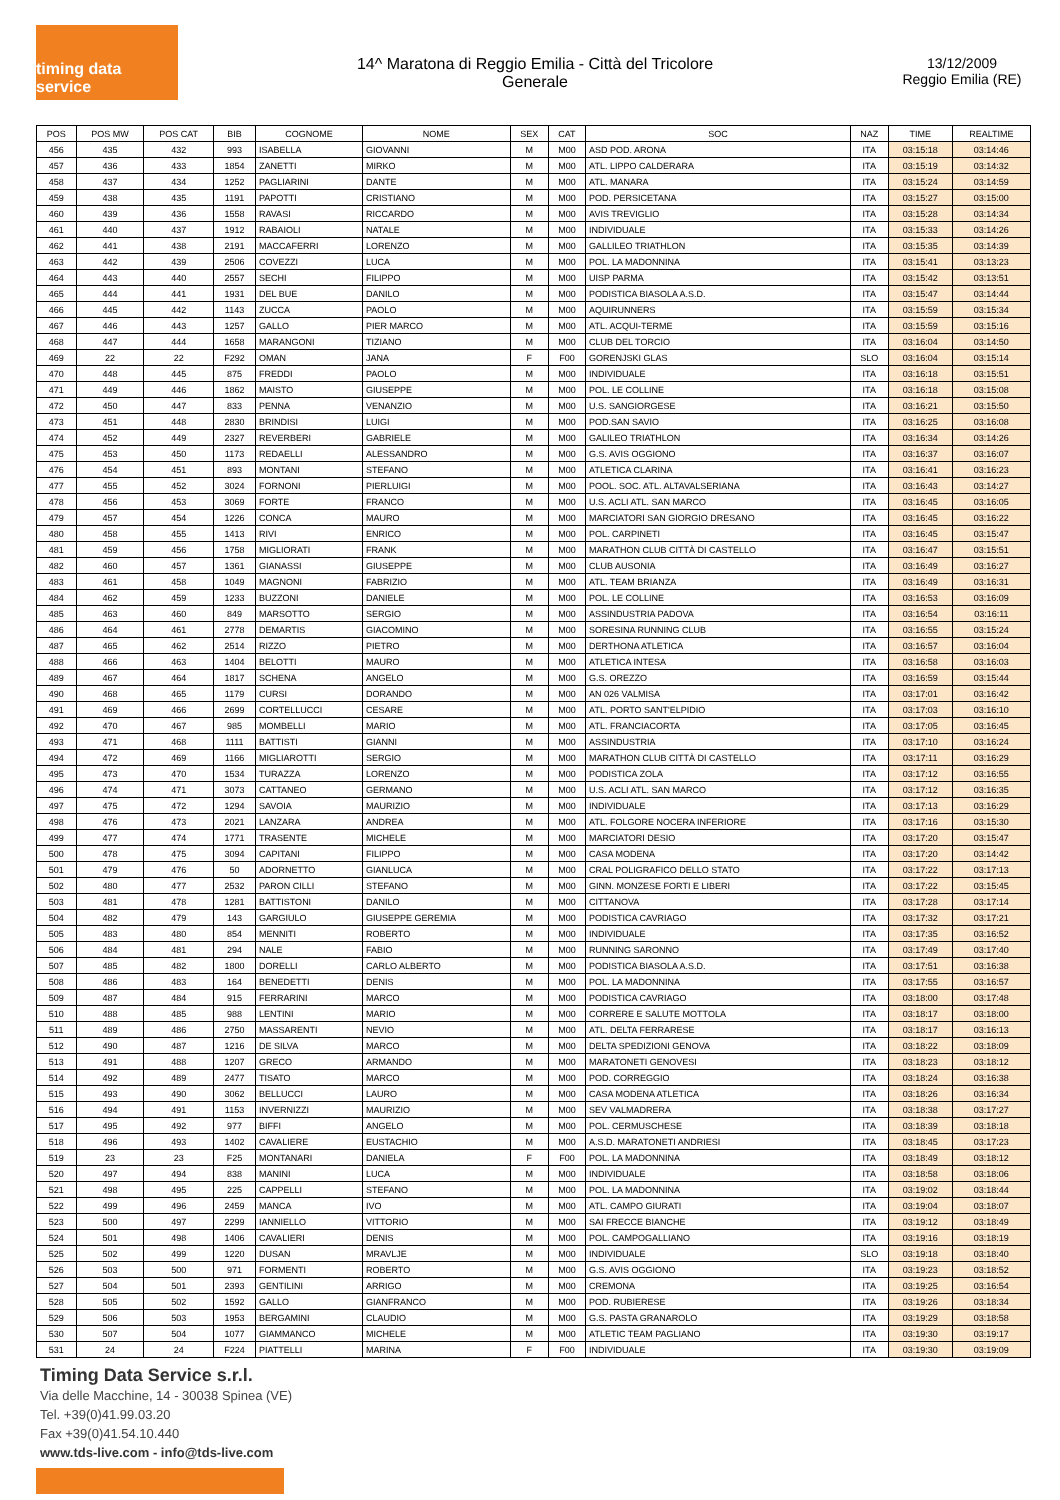timing data service
14^ Maratona di Reggio Emilia - Città del Tricolore
Generale
13/12/2009
Reggio Emilia (RE)
| POS | POS MW | POS CAT | BIB | COGNOME | NOME | SEX | CAT | SOC | NAZ | TIME | REALTIME |
| --- | --- | --- | --- | --- | --- | --- | --- | --- | --- | --- | --- |
| 456 | 435 | 432 | 993 | ISABELLA | GIOVANNI | M | M00 | ASD POD. ARONA | ITA | 03:15:18 | 03:14:46 |
| 457 | 436 | 433 | 1854 | ZANETTI | MIRKO | M | M00 | ATL. LIPPO CALDERARA | ITA | 03:15:19 | 03:14:32 |
| 458 | 437 | 434 | 1252 | PAGLIARINI | DANTE | M | M00 | ATL. MANARA | ITA | 03:15:24 | 03:14:59 |
| 459 | 438 | 435 | 1191 | PAPOTTI | CRISTIANO | M | M00 | POD. PERSICETANA | ITA | 03:15:27 | 03:15:00 |
| 460 | 439 | 436 | 1558 | RAVASI | RICCARDO | M | M00 | AVIS TREVIGLIO | ITA | 03:15:28 | 03:14:34 |
| 461 | 440 | 437 | 1912 | RABAIOLI | NATALE | M | M00 | INDIVIDUALE | ITA | 03:15:33 | 03:14:26 |
| 462 | 441 | 438 | 2191 | MACCAFERRI | LORENZO | M | M00 | GALLILEO TRIATHLON | ITA | 03:15:35 | 03:14:39 |
| 463 | 442 | 439 | 2506 | COVEZZI | LUCA | M | M00 | POL. LA MADONNINA | ITA | 03:15:41 | 03:13:23 |
| 464 | 443 | 440 | 2557 | SECHI | FILIPPO | M | M00 | UISP PARMA | ITA | 03:15:42 | 03:13:51 |
| 465 | 444 | 441 | 1931 | DEL BUE | DANILO | M | M00 | PODISTICA BIASOLA A.S.D. | ITA | 03:15:47 | 03:14:44 |
| 466 | 445 | 442 | 1143 | ZUCCA | PAOLO | M | M00 | AQUIRUNNERS | ITA | 03:15:59 | 03:15:34 |
| 467 | 446 | 443 | 1257 | GALLO | PIER MARCO | M | M00 | ATL. ACQUI-TERME | ITA | 03:15:59 | 03:15:16 |
| 468 | 447 | 444 | 1658 | MARANGONI | TIZIANO | M | M00 | CLUB DEL TORCIO | ITA | 03:16:04 | 03:14:50 |
| 469 | 22 | 22 | F292 | OMAN | JANA | F | F00 | GORENJSKI GLAS | SLO | 03:16:04 | 03:15:14 |
| 470 | 448 | 445 | 875 | FREDDI | PAOLO | M | M00 | INDIVIDUALE | ITA | 03:16:18 | 03:15:51 |
| 471 | 449 | 446 | 1862 | MAISTO | GIUSEPPE | M | M00 | POL. LE COLLINE | ITA | 03:16:18 | 03:15:08 |
| 472 | 450 | 447 | 833 | PENNA | VENANZIO | M | M00 | U.S. SANGIORGESE | ITA | 03:16:21 | 03:15:50 |
| 473 | 451 | 448 | 2830 | BRINDISI | LUIGI | M | M00 | POD.SAN SAVIO | ITA | 03:16:25 | 03:16:08 |
| 474 | 452 | 449 | 2327 | REVERBERI | GABRIELE | M | M00 | GALILEO TRIATHLON | ITA | 03:16:34 | 03:14:26 |
| 475 | 453 | 450 | 1173 | REDAELLI | ALESSANDRO | M | M00 | G.S. AVIS OGGIONO | ITA | 03:16:37 | 03:16:07 |
| 476 | 454 | 451 | 893 | MONTANI | STEFANO | M | M00 | ATLETICA CLARINA | ITA | 03:16:41 | 03:16:23 |
| 477 | 455 | 452 | 3024 | FORNONI | PIERLUIGI | M | M00 | POOL. SOC. ATL. ALTAVALSERIANA | ITA | 03:16:43 | 03:14:27 |
| 478 | 456 | 453 | 3069 | FORTE | FRANCO | M | M00 | U.S. ACLI ATL. SAN MARCO | ITA | 03:16:45 | 03:16:05 |
| 479 | 457 | 454 | 1226 | CONCA | MAURO | M | M00 | MARCIATORI SAN GIORGIO DRESANO | ITA | 03:16:45 | 03:16:22 |
| 480 | 458 | 455 | 1413 | RIVI | ENRICO | M | M00 | POL. CARPINETI | ITA | 03:16:45 | 03:15:47 |
| 481 | 459 | 456 | 1758 | MIGLIORATI | FRANK | M | M00 | MARATHON CLUB CITTÀ DI CASTELLO | ITA | 03:16:47 | 03:15:51 |
| 482 | 460 | 457 | 1361 | GIANASSI | GIUSEPPE | M | M00 | CLUB AUSONIA | ITA | 03:16:49 | 03:16:27 |
| 483 | 461 | 458 | 1049 | MAGNONI | FABRIZIO | M | M00 | ATL. TEAM BRIANZA | ITA | 03:16:49 | 03:16:31 |
| 484 | 462 | 459 | 1233 | BUZZONI | DANIELE | M | M00 | POL. LE COLLINE | ITA | 03:16:53 | 03:16:09 |
| 485 | 463 | 460 | 849 | MARSOTTO | SERGIO | M | M00 | ASSINDUSTRIA PADOVA | ITA | 03:16:54 | 03:16:11 |
| 486 | 464 | 461 | 2778 | DEMARTIS | GIACOMINO | M | M00 | SORESINA RUNNING CLUB | ITA | 03:16:55 | 03:15:24 |
| 487 | 465 | 462 | 2514 | RIZZO | PIETRO | M | M00 | DERTHONA ATLETICA | ITA | 03:16:57 | 03:16:04 |
| 488 | 466 | 463 | 1404 | BELOTTI | MAURO | M | M00 | ATLETICA INTESA | ITA | 03:16:58 | 03:16:03 |
| 489 | 467 | 464 | 1817 | SCHENA | ANGELO | M | M00 | G.S. OREZZO | ITA | 03:16:59 | 03:15:44 |
| 490 | 468 | 465 | 1179 | CURSI | DORANDO | M | M00 | AN 026 VALMISA | ITA | 03:17:01 | 03:16:42 |
| 491 | 469 | 466 | 2699 | CORTELLUCCI | CESARE | M | M00 | ATL. PORTO SANT'ELPIDIO | ITA | 03:17:03 | 03:16:10 |
| 492 | 470 | 467 | 985 | MOMBELLI | MARIO | M | M00 | ATL. FRANCIACORTA | ITA | 03:17:05 | 03:16:45 |
| 493 | 471 | 468 | 1111 | BATTISTI | GIANNI | M | M00 | ASSINDUSTRIA | ITA | 03:17:10 | 03:16:24 |
| 494 | 472 | 469 | 1166 | MIGLIAROTTI | SERGIO | M | M00 | MARATHON CLUB CITTÀ DI CASTELLO | ITA | 03:17:11 | 03:16:29 |
| 495 | 473 | 470 | 1534 | TURAZZA | LORENZO | M | M00 | PODISTICA ZOLA | ITA | 03:17:12 | 03:16:55 |
| 496 | 474 | 471 | 3073 | CATTANEO | GERMANO | M | M00 | U.S. ACLI ATL. SAN MARCO | ITA | 03:17:12 | 03:16:35 |
| 497 | 475 | 472 | 1294 | SAVOIA | MAURIZIO | M | M00 | INDIVIDUALE | ITA | 03:17:13 | 03:16:29 |
| 498 | 476 | 473 | 2021 | LANZARA | ANDREA | M | M00 | ATL. FOLGORE NOCERA INFERIORE | ITA | 03:17:16 | 03:15:30 |
| 499 | 477 | 474 | 1771 | TRASENTE | MICHELE | M | M00 | MARCIATORI DESIO | ITA | 03:17:20 | 03:15:47 |
| 500 | 478 | 475 | 3094 | CAPITANI | FILIPPO | M | M00 | CASA MODENA | ITA | 03:17:20 | 03:14:42 |
| 501 | 479 | 476 | 50 | ADORNETTO | GIANLUCA | M | M00 | CRAL POLIGRAFICO DELLO STATO | ITA | 03:17:22 | 03:17:13 |
| 502 | 480 | 477 | 2532 | PARON CILLI | STEFANO | M | M00 | GINN. MONZESE FORTI E LIBERI | ITA | 03:17:22 | 03:15:45 |
| 503 | 481 | 478 | 1281 | BATTISTONI | DANILO | M | M00 | CITTANOVA | ITA | 03:17:28 | 03:17:14 |
| 504 | 482 | 479 | 143 | GARGIULO | GIUSEPPE GEREMIA | M | M00 | PODISTICA CAVRIAGO | ITA | 03:17:32 | 03:17:21 |
| 505 | 483 | 480 | 854 | MENNITI | ROBERTO | M | M00 | INDIVIDUALE | ITA | 03:17:35 | 03:16:52 |
| 506 | 484 | 481 | 294 | NALE | FABIO | M | M00 | RUNNING SARONNO | ITA | 03:17:49 | 03:17:40 |
| 507 | 485 | 482 | 1800 | DORELLI | CARLO ALBERTO | M | M00 | PODISTICA BIASOLA A.S.D. | ITA | 03:17:51 | 03:16:38 |
| 508 | 486 | 483 | 164 | BENEDETTI | DENIS | M | M00 | POL. LA MADONNINA | ITA | 03:17:55 | 03:16:57 |
| 509 | 487 | 484 | 915 | FERRARINI | MARCO | M | M00 | PODISTICA CAVRIAGO | ITA | 03:18:00 | 03:17:48 |
| 510 | 488 | 485 | 988 | LENTINI | MARIO | M | M00 | CORRERE E SALUTE MOTTOLA | ITA | 03:18:17 | 03:18:00 |
| 511 | 489 | 486 | 2750 | MASSARENTI | NEVIO | M | M00 | ATL. DELTA FERRARESE | ITA | 03:18:17 | 03:16:13 |
| 512 | 490 | 487 | 1216 | DE SILVA | MARCO | M | M00 | DELTA SPEDIZIONI GENOVA | ITA | 03:18:22 | 03:18:09 |
| 513 | 491 | 488 | 1207 | GRECO | ARMANDO | M | M00 | MARATONETI GENOVESI | ITA | 03:18:23 | 03:18:12 |
| 514 | 492 | 489 | 2477 | TISATO | MARCO | M | M00 | POD. CORREGGIO | ITA | 03:18:24 | 03:16:38 |
| 515 | 493 | 490 | 3062 | BELLUCCI | LAURO | M | M00 | CASA MODENA ATLETICA | ITA | 03:18:26 | 03:16:34 |
| 516 | 494 | 491 | 1153 | INVERNIZZI | MAURIZIO | M | M00 | SEV VALMADRERA | ITA | 03:18:38 | 03:17:27 |
| 517 | 495 | 492 | 977 | BIFFI | ANGELO | M | M00 | POL. CERMUSCHESE | ITA | 03:18:39 | 03:18:18 |
| 518 | 496 | 493 | 1402 | CAVALIERE | EUSTACHIO | M | M00 | A.S.D. MARATONETI ANDRIESI | ITA | 03:18:45 | 03:17:23 |
| 519 | 23 | 23 | F25 | MONTANARI | DANIELA | F | F00 | POL. LA MADONNINA | ITA | 03:18:49 | 03:18:12 |
| 520 | 497 | 494 | 838 | MANINI | LUCA | M | M00 | INDIVIDUALE | ITA | 03:18:58 | 03:18:06 |
| 521 | 498 | 495 | 225 | CAPPELLI | STEFANO | M | M00 | POL. LA MADONNINA | ITA | 03:19:02 | 03:18:44 |
| 522 | 499 | 496 | 2459 | MANCA | IVO | M | M00 | ATL. CAMPO GIURATI | ITA | 03:19:04 | 03:18:07 |
| 523 | 500 | 497 | 2299 | IANNIELLO | VITTORIO | M | M00 | SAI FRECCE BIANCHE | ITA | 03:19:12 | 03:18:49 |
| 524 | 501 | 498 | 1406 | CAVALIERI | DENIS | M | M00 | POL. CAMPOGALLIANO | ITA | 03:19:16 | 03:18:19 |
| 525 | 502 | 499 | 1220 | DUSAN | MRAVLJE | M | M00 | INDIVIDUALE | SLO | 03:19:18 | 03:18:40 |
| 526 | 503 | 500 | 971 | FORMENTI | ROBERTO | M | M00 | G.S. AVIS OGGIONO | ITA | 03:19:23 | 03:18:52 |
| 527 | 504 | 501 | 2393 | GENTILINI | ARRIGO | M | M00 | CREMONA | ITA | 03:19:25 | 03:16:54 |
| 528 | 505 | 502 | 1592 | GALLO | GIANFRANCO | M | M00 | POD. RUBIERESE | ITA | 03:19:26 | 03:18:34 |
| 529 | 506 | 503 | 1953 | BERGAMINI | CLAUDIO | M | M00 | G.S. PASTA GRANAROLO | ITA | 03:19:29 | 03:18:58 |
| 530 | 507 | 504 | 1077 | GIAMMANCO | MICHELE | M | M00 | ATLETIC TEAM PAGLIANO | ITA | 03:19:30 | 03:19:17 |
| 531 | 24 | 24 | F224 | PIATTELLI | MARINA | F | F00 | INDIVIDUALE | ITA | 03:19:30 | 03:19:09 |
Timing Data Service s.r.l.
Via delle Macchine, 14 - 30038 Spinea (VE)
Tel. +39(0)41.99.03.20
Fax +39(0)41.54.10.440
www.tds-live.com - info@tds-live.com